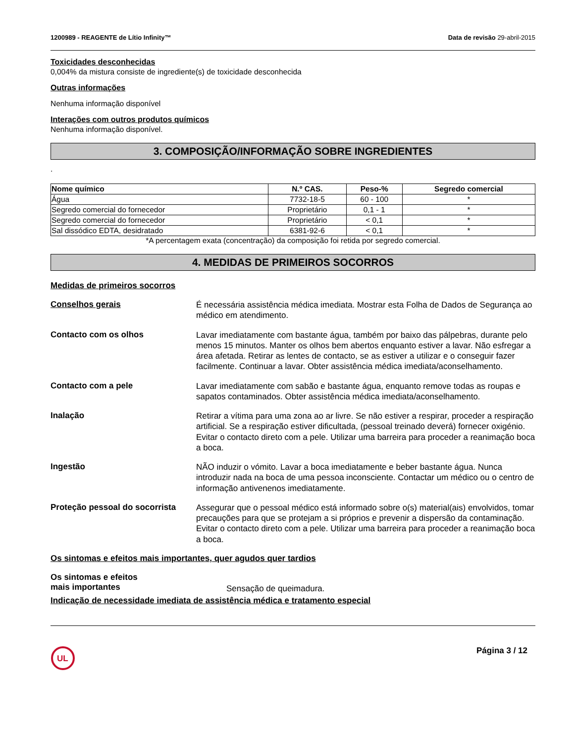1200989 - REAGENTE de Lítio Infinity™ Data de revisão 29-abril-2015
Toxicidades desconhecidas
0,004% da mistura consiste de ingrediente(s) de toxicidade desconhecida
Outras informações
Nenhuma informação disponível
Interações com outros produtos químicos
Nenhuma informação disponível.
3. COMPOSIÇÃO/INFORMAÇÃO SOBRE INGREDIENTES
.
| Nome químico | N.º CAS. | Peso-% | Segredo comercial |
| --- | --- | --- | --- |
| Água | 7732-18-5 | 60 - 100 | * |
| Segredo comercial do fornecedor | Proprietário | 0,1 - 1 | * |
| Segredo comercial do fornecedor | Proprietário | < 0,1 | * |
| Sal dissódico EDTA, desidratado | 6381-92-6 | < 0,1 | * |
*A percentagem exata (concentração) da composição foi retida por segredo comercial.
4. MEDIDAS DE PRIMEIROS SOCORROS
Medidas de primeiros socorros
Conselhos gerais
É necessária assistência médica imediata. Mostrar esta Folha de Dados de Segurança ao médico em atendimento.
Contacto com os olhos
Lavar imediatamente com bastante água, também por baixo das pálpebras, durante pelo menos 15 minutos. Manter os olhos bem abertos enquanto estiver a lavar. Não esfregar a área afetada. Retirar as lentes de contacto, se as estiver a utilizar e o conseguir fazer facilmente. Continuar a lavar. Obter assistência médica imediata/aconselhamento.
Contacto com a pele
Lavar imediatamente com sabão e bastante água, enquanto remove todas as roupas e sapatos contaminados. Obter assistência médica imediata/aconselhamento.
Inalação
Retirar a vítima para uma zona ao ar livre. Se não estiver a respirar, proceder a respiração artificial. Se a respiração estiver dificultada, (pessoal treinado deverá) fornecer oxigénio. Evitar o contacto direto com a pele. Utilizar uma barreira para proceder a reanimação boca a boca.
Ingestão
NÃO induzir o vómito. Lavar a boca imediatamente e beber bastante água. Nunca introduzir nada na boca de uma pessoa inconsciente. Contactar um médico ou o centro de informação antivenenos imediatamente.
Proteção pessoal do socorrista
Assegurar que o pessoal médico está informado sobre o(s) material(ais) envolvidos, tomar precauções para que se protejam a si próprios e prevenir a dispersão da contaminação. Evitar o contacto direto com a pele. Utilizar uma barreira para proceder a reanimação boca a boca.
Os sintomas e efeitos mais importantes, quer agudos quer tardios
Os sintomas e efeitos
mais importantes
Sensação de queimadura.
Indicação de necessidade imediata de assistência médica e tratamento especial
UL
Página 3 / 12